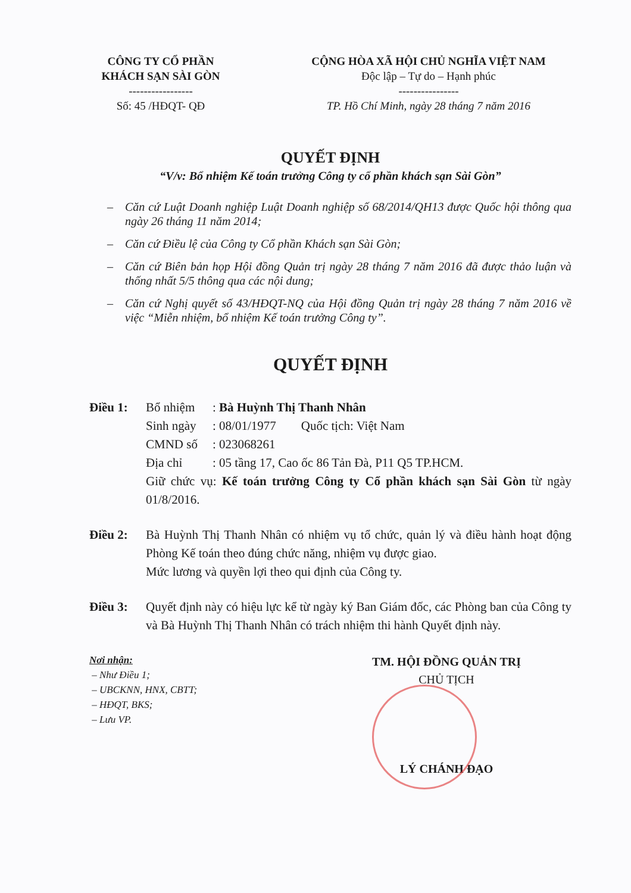CÔNG TY CỔ PHẦN
KHÁCH SẠN SÀI GÒN
-----------------
Số: 45 /HĐQT- QĐ
CỘNG HÒA XÃ HỘI CHỦ NGHĨA VIỆT NAM
Độc lập – Tự do – Hạnh phúc
----------------
TP. Hồ Chí Minh, ngày 28 tháng 7 năm 2016
QUYẾT ĐỊNH
“V/v: Bổ nhiệm Kế toán trưởng Công ty cổ phần khách sạn Sài Gòn”
– Căn cứ Luật Doanh nghiệp Luật Doanh nghiệp số 68/2014/QH13 được Quốc hội thông qua ngày 26 tháng 11 năm 2014;
– Căn cứ Điều lệ của Công ty Cổ phần Khách sạn Sài Gòn;
– Căn cứ Biên bản họp Hội đồng Quản trị ngày 28 tháng 7 năm 2016 đã được thảo luận và thống nhất 5/5 thông qua các nội dung;
– Căn cứ Nghị quyết số 43/HĐQT-NQ của Hội đồng Quản trị ngày 28 tháng 7 năm 2016 về việc “Miễn nhiệm, bổ nhiệm Kế toán trưởng Công ty”.
QUYẾT ĐỊNH
Điều 1: Bổ nhiệm: Bà Huỳnh Thị Thanh Nhân
Sinh ngày: 08/01/1977 Quốc tịch: Việt Nam
CMND số: 023068261
Địa chỉ: 05 tầng 17, Cao ốc 86 Tản Đà, P11 Q5 TP.HCM.
Giữ chức vụ: Kế toán trưởng Công ty Cổ phần khách sạn Sài Gòn từ ngày 01/8/2016.
Điều 2: Bà Huỳnh Thị Thanh Nhân có nhiệm vụ tổ chức, quản lý và điều hành hoạt động Phòng Kế toán theo đúng chức năng, nhiệm vụ được giao.
Mức lương và quyền lợi theo qui định của Công ty.
Điều 3: Quyết định này có hiệu lực kể từ ngày ký Ban Giám đốc, các Phòng ban của Công ty và Bà Huỳnh Thị Thanh Nhân có trách nhiệm thi hành Quyết định này.
Nơi nhận:
– Như Điều 1;
– UBCKNN, HNX, CBTT;
– HĐQT, BKS;
– Lưu VP.
TM. HỘI ĐỒNG QUẢN TRỊ
CHỦ TỊCH
LÝ CHÁNH ĐẠO